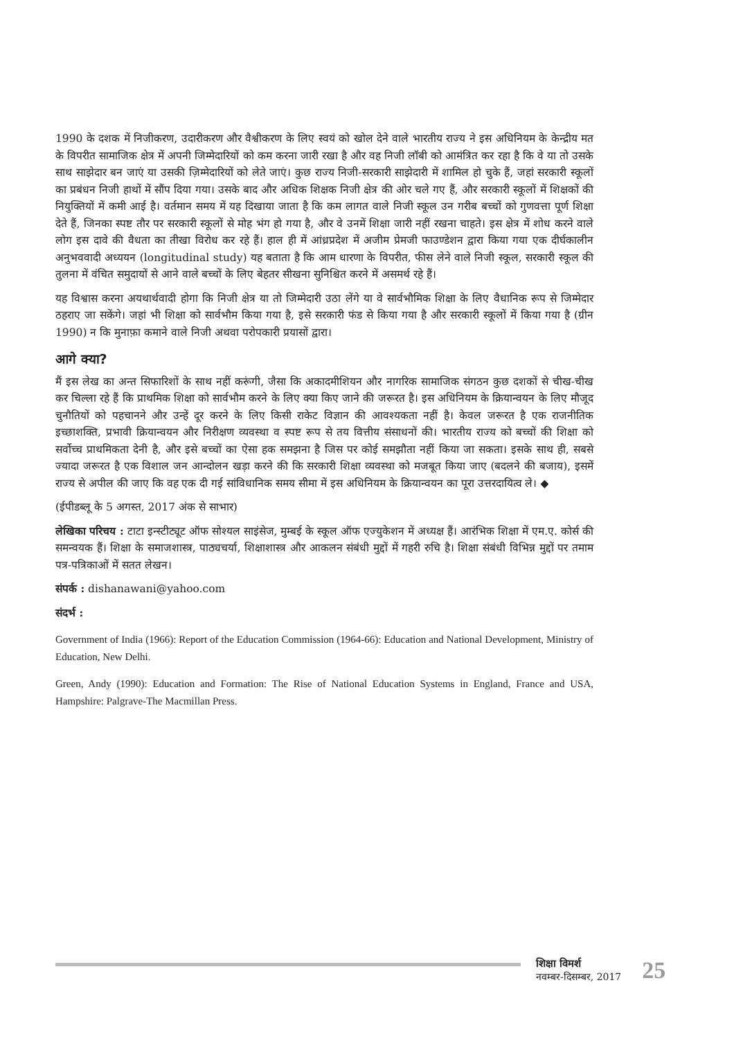1990 के दशक में निजीकरण, उदारीकरण और वैश्वीकरण के लिए स्वयं को खोल देने वाले भारतीय राज्य ने इस अधिनियम के केन्द्रीय मत के विपरीत सामाजिक क्षेत्र में अपनी जिम्मेदारियों को कम करना जारी रखा है और वह निजी लॉबी को आमंत्रित कर रहा है कि वे या तो उसके साथ साझेदार बन जाएं या उसकी ज़िम्मेदारियों को लेते जाएं। कुछ राज्य निजी-सरकारी साझेदारी में शामिल हो चुके हैं, जहां सरकारी स्कूलों का प्रबंधन निजी हाथों में सौंप दिया गया। उसके बाद और अधिक शिक्षक निजी क्षेत्र की ओर चले गए हैं, और सरकारी स्कूलों में शिक्षकों की नियुक्तियों में कमी आई है। वर्तमान समय में यह दिखाया जाता है कि कम लागत वाले निजी स्कूल उन गरीब बच्चों को गुणवत्ता पूर्ण शिक्षा देते हैं, जिनका स्पष्ट तौर पर सरकारी स्कूलों से मोह भंग हो गया है, और वे उनमें शिक्षा जारी नहीं रखना चाहते। इस क्षेत्र में शोध करने वाले लोग इस दावे की वैधता का तीखा विरोध कर रहे हैं। हाल ही में आंध्रप्रदेश में अजीम प्रेमजी फाउण्डेशन द्वारा किया गया एक दीर्घकालीन अनुभववादी अध्ययन (longitudinal study) यह बताता है कि आम धारणा के विपरीत, फीस लेने वाले निजी स्कूल, सरकारी स्कूल की तुलना में वंचित समुदायों से आने वाले बच्चों के लिए बेहतर सीखना सुनिश्चित करने में असमर्थ रहे हैं।
यह विश्वास करना अयथार्थवादी होगा कि निजी क्षेत्र या तो जिम्मेदारी उठा लेंगे या वे सार्वभौमिक शिक्षा के लिए वैधानिक रूप से जिम्मेदार ठहराए जा सकेंगे। जहां भी शिक्षा को सार्वभौम किया गया है, इसे सरकारी फंड से किया गया है और सरकारी स्कूलों में किया गया है (ग्रीन 1990) न कि मुनाफ़ा कमाने वाले निजी अथवा परोपकारी प्रयासों द्वारा।
आगे क्या?
मैं इस लेख का अन्त सिफारिशों के साथ नहीं करूंगी, जैसा कि अकादमीशियन और नागरिक सामाजिक संगठन कुछ दशकों से चीख-चीख कर चिल्ला रहे हैं कि प्राथमिक शिक्षा को सार्वभौम करने के लिए क्या किए जाने की जरूरत है। इस अधिनियम के क्रियान्वयन के लिए मौजूद चुनौतियों को पहचानने और उन्हें दूर करने के लिए किसी राकेट विज्ञान की आवश्यकता नहीं है। केवल जरूरत है एक राजनीतिक इच्छाशक्ति, प्रभावी क्रियान्वयन और निरीक्षण व्यवस्था व स्पष्ट रूप से तय वित्तीय संसाधनों की। भारतीय राज्य को बच्चों की शिक्षा को सर्वोच्च प्राथमिकता देनी है, और इसे बच्चों का ऐसा हक समझना है जिस पर कोई समझौता नहीं किया जा सकता। इसके साथ ही, सबसे ज्यादा जरूरत है एक विशाल जन आन्दोलन खड़ा करने की कि सरकारी शिक्षा व्यवस्था को मजबूत किया जाए (बदलने की बजाय), इसमें राज्य से अपील की जाए कि वह एक दी गई सांविधानिक समय सीमा में इस अधिनियम के क्रियान्वयन का पूरा उत्तरदायित्व ले। ◆
(ईपीडब्लू के 5 अगस्त, 2017 अंक से साभार)
लेखिका परिचय : टाटा इन्स्टीट्यूट ऑफ सोश्यल साइंसेज, मुम्बई के स्कूल ऑफ एज्युकेशन में अध्यक्ष हैं। आरंभिक शिक्षा में एम.ए. कोर्स की समन्वयक हैं। शिक्षा के समाजशास्त्र, पाठ्यचर्या, शिक्षाशास्त्र और आकलन संबंधी मुद्दों में गहरी रुचि है। शिक्षा संबंधी विभिन्न मुद्दों पर तमाम पत्र-पत्रिकाओं में सतत लेखन।
संपर्क : dishanawani@yahoo.com
संदर्भ :
Government of India (1966): Report of the Education Commission (1964-66): Education and National Development, Ministry of Education, New Delhi.
Green, Andy (1990): Education and Formation: The Rise of National Education Systems in England, France and USA, Hampshire: Palgrave-The Macmillan Press.
शिक्षा विमर्श
नवम्बर-दिसम्बर, 2017
25